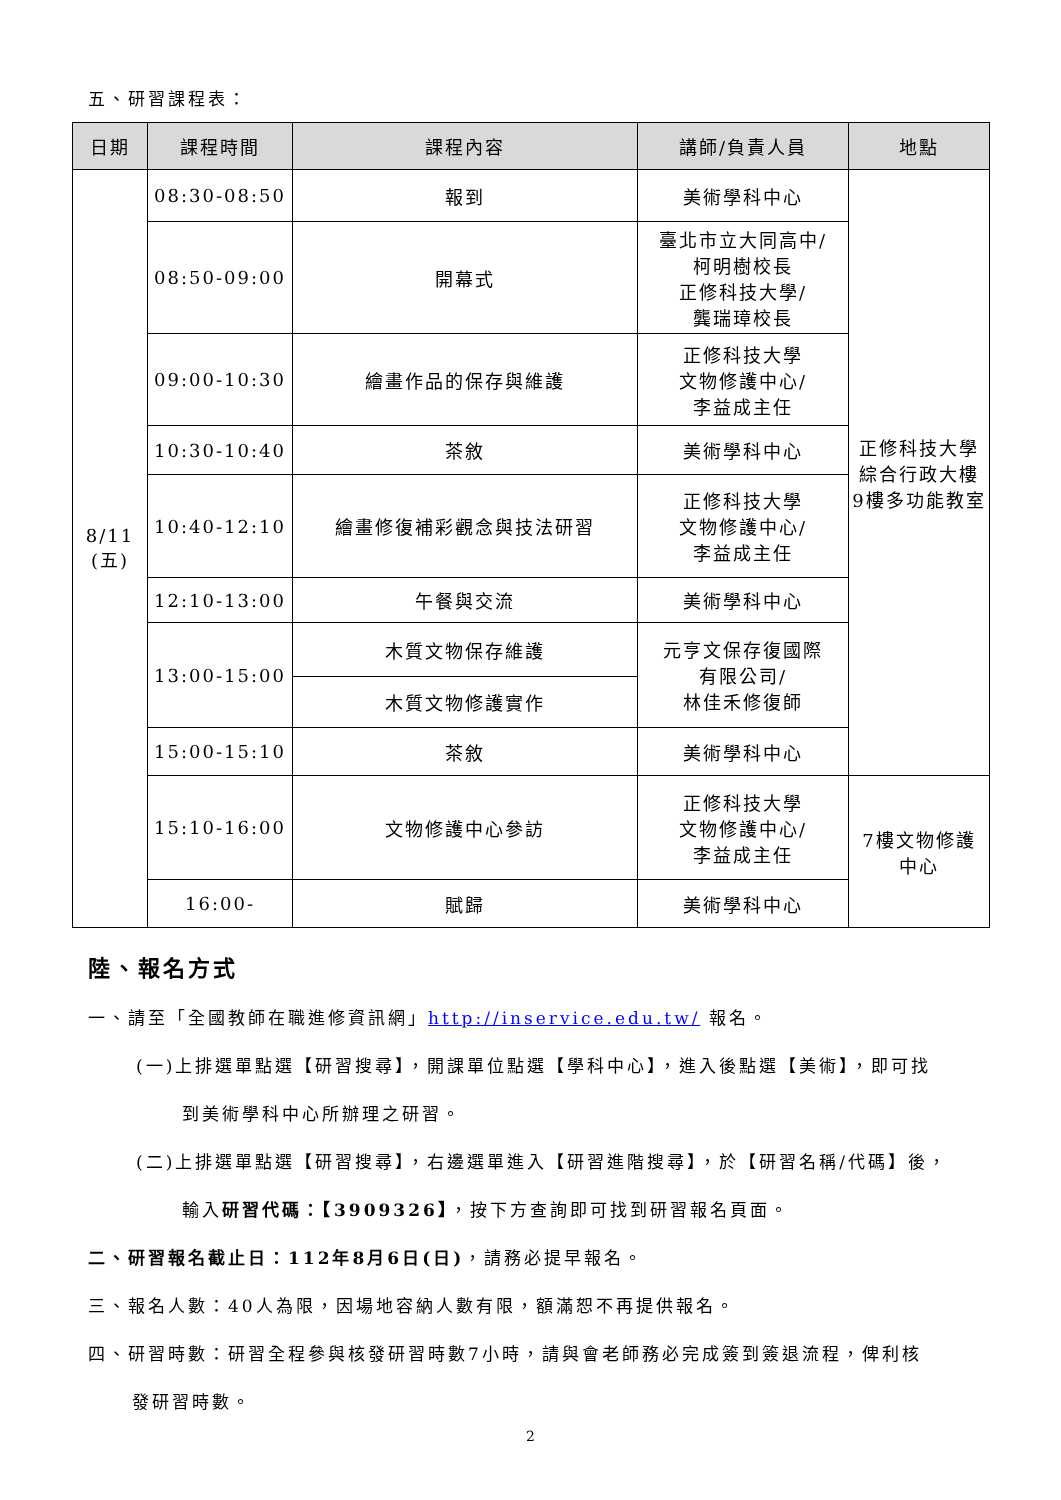五、研習課程表：
| 日期 | 課程時間 | 課程內容 | 講師/負責人員 | 地點 |
| --- | --- | --- | --- | --- |
| 8/11 (五) | 08:30-08:50 | 報到 | 美術學科中心 | 正修科技大學 綜合行政大樓 9樓多功能教室 |
| | 08:50-09:00 | 開幕式 | 臺北市立大同高中/ 柯明樹校長 正修科技大學/ 龔瑞璋校長 | |
| | 09:00-10:30 | 繪畫作品的保存與維護 | 正修科技大學 文物修護中心/ 李益成主任 | |
| | 10:30-10:40 | 茶敘 | 美術學科中心 | |
| | 10:40-12:10 | 繪畫修復補彩觀念與技法研習 | 正修科技大學 文物修護中心/ 李益成主任 | |
| | 12:10-13:00 | 午餐與交流 | 美術學科中心 | |
| | 13:00-15:00 | 木質文物保存維護 | 元亨文保存復國際 有限公司/ 林佳禾修復師 | |
| | | 木質文物修護實作 | | |
| | 15:00-15:10 | 茶敘 | 美術學科中心 | |
| | 15:10-16:00 | 文物修護中心參訪 | 正修科技大學 文物修護中心/ 李益成主任 | 7樓文物修護 中心 |
| | 16:00- | 賦歸 | 美術學科中心 | |
陸、報名方式
一、請至「全國教師在職進修資訊網」http://inservice.edu.tw/ 報名。
(一)上排選單點選【研習搜尋】，開課單位點選【學科中心】，進入後點選【美術】，即可找
到美術學科中心所辦理之研習。
(二)上排選單點選【研習搜尋】，右邊選單進入【研習進階搜尋】，於【研習名稱/代碼】後，
輸入研習代碼：【3909326】，按下方查詢即可找到研習報名頁面。
二、研習報名截止日：112年8月6日(日)，請務必提早報名。
三、報名人數：40人為限，因場地容納人數有限，額滿恕不再提供報名。
四、研習時數：研習全程參與核發研習時數7小時，請與會老師務必完成簽到簽退流程，俾利核
發研習時數。
2